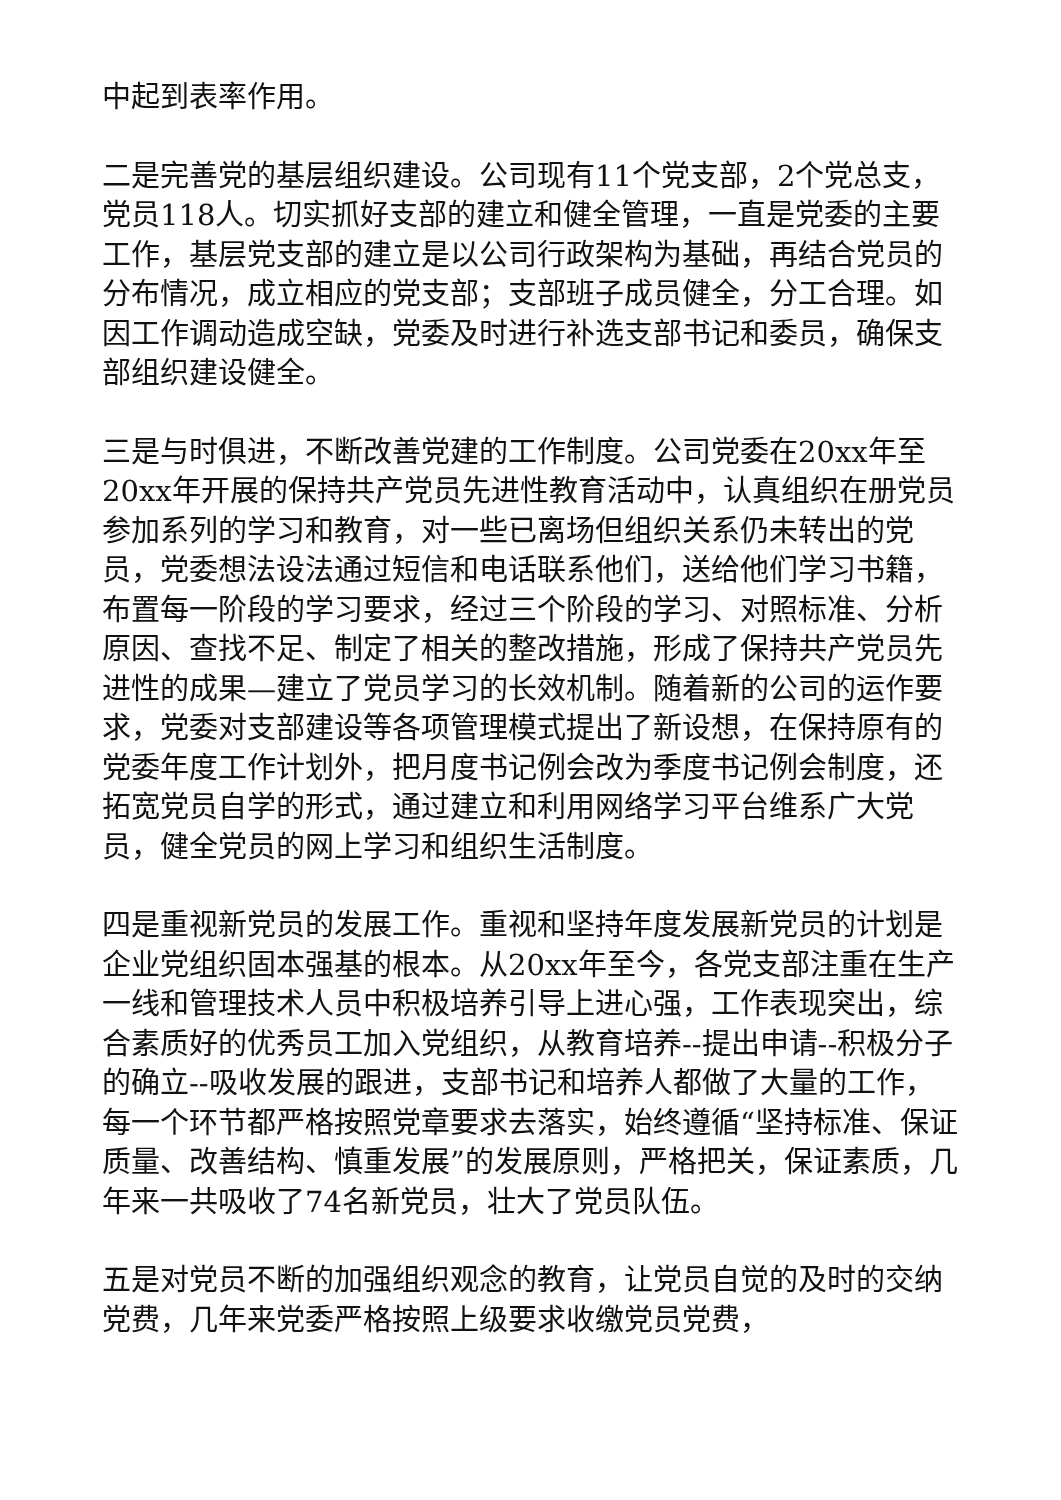中起到表率作用。
二是完善党的基层组织建设。公司现有11个党支部，2个党总支，党员118人。切实抓好支部的建立和健全管理，一直是党委的主要工作，基层党支部的建立是以公司行政架构为基础，再结合党员的分布情况，成立相应的党支部；支部班子成员健全，分工合理。如因工作调动造成空缺，党委及时进行补选支部书记和委员，确保支部组织建设健全。
三是与时俱进，不断改善党建的工作制度。公司党委在20xx年至20xx年开展的保持共产党员先进性教育活动中，认真组织在册党员参加系列的学习和教育，对一些已离场但组织关系仍未转出的党员，党委想法设法通过短信和电话联系他们，送给他们学习书籍，布置每一阶段的学习要求，经过三个阶段的学习、对照标准、分析原因、查找不足、制定了相关的整改措施，形成了保持共产党员先进性的成果—建立了党员学习的长效机制。随着新的公司的运作要求，党委对支部建设等各项管理模式提出了新设想，在保持原有的党委年度工作计划外，把月度书记例会改为季度书记例会制度，还拓宽党员自学的形式，通过建立和利用网络学习平台维系广大党员，健全党员的网上学习和组织生活制度。
四是重视新党员的发展工作。重视和坚持年度发展新党员的计划是企业党组织固本强基的根本。从20xx年至今，各党支部注重在生产一线和管理技术人员中积极培养引导上进心强，工作表现突出，综合素质好的优秀员工加入党组织，从教育培养--提出申请--积极分子的确立--吸收发展的跟进，支部书记和培养人都做了大量的工作，每一个环节都严格按照党章要求去落实，始终遵循“坚持标准、保证质量、改善结构、慎重发展”的发展原则，严格把关，保证素质，几年来一共吸收了74名新党员，壮大了党员队伍。
五是对党员不断的加强组织观念的教育，让党员自觉的及时的交纳党费，几年来党委严格按照上级要求收缴党员党费，